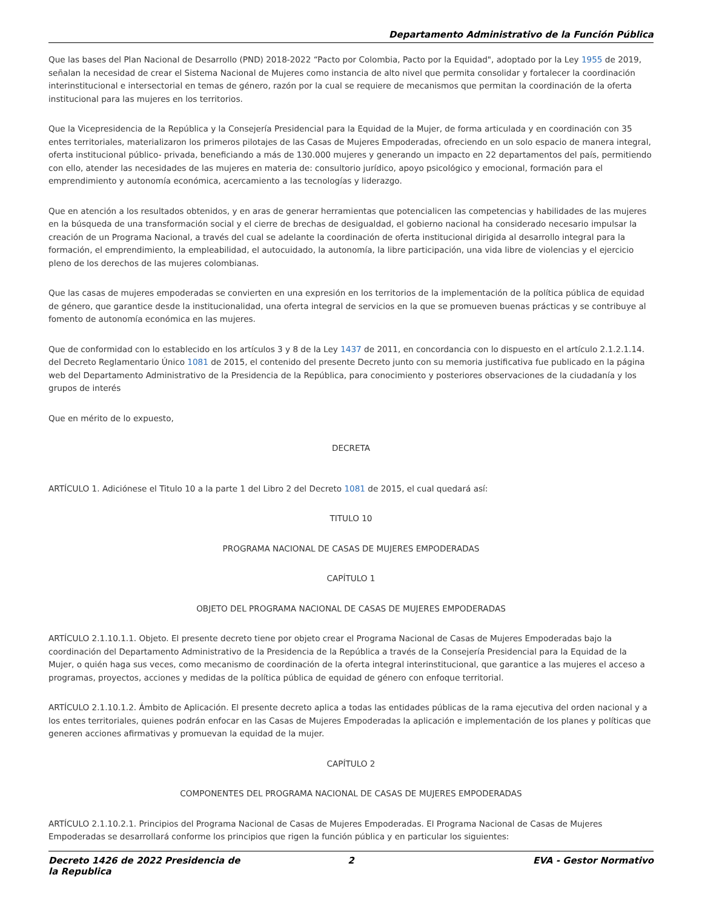Departamento Administrativo de la Función Pública
Que las bases del Plan Nacional de Desarrollo (PND) 2018-2022 “Pacto por Colombia, Pacto por la Equidad", adoptado por la Ley 1955 de 2019, señalan la necesidad de crear el Sistema Nacional de Mujeres como instancia de alto nivel que permita consolidar y fortalecer la coordinación interinstitucional e intersectorial en temas de género, razón por la cual se requiere de mecanismos que permitan la coordinación de la oferta institucional para las mujeres en los territorios.
Que la Vicepresidencia de la República y la Consejería Presidencial para la Equidad de la Mujer, de forma articulada y en coordinación con 35 entes territoriales, materializaron los primeros pilotajes de las Casas de Mujeres Empoderadas, ofreciendo en un solo espacio de manera integral, oferta institucional público- privada, beneficiando a más de 130.000 mujeres y generando un impacto en 22 departamentos del país, permitiendo con ello, atender las necesidades de las mujeres en materia de: consultorio jurídico, apoyo psicológico y emocional, formación para el emprendimiento y autonomía económica, acercamiento a las tecnologías y liderazgo.
Que en atención a los resultados obtenidos, y en aras de generar herramientas que potencialicen las competencias y habilidades de las mujeres en la búsqueda de una transformación social y el cierre de brechas de desigualdad, el gobierno nacional ha considerado necesario impulsar la creación de un Programa Nacional, a través del cual se adelante la coordinación de oferta institucional dirigida al desarrollo integral para la formación, el emprendimiento, la empleabilidad, el autocuidado, la autonomía, la libre participación, una vida libre de violencias y el ejercicio pleno de los derechos de las mujeres colombianas.
Que las casas de mujeres empoderadas se convierten en una expresión en los territorios de la implementación de la política pública de equidad de género, que garantice desde la institucionalidad, una oferta integral de servicios en la que se promueven buenas prácticas y se contribuye al fomento de autonomía económica en las mujeres.
Que de conformidad con lo establecido en los artículos 3 y 8 de la Ley 1437 de 2011, en concordancia con lo dispuesto en el artículo 2.1.2.1.14. del Decreto Reglamentario Único 1081 de 2015, el contenido del presente Decreto junto con su memoria justificativa fue publicado en la página web del Departamento Administrativo de la Presidencia de la República, para conocimiento y posteriores observaciones de la ciudadanía y los grupos de interés
Que en mérito de lo expuesto,
DECRETA
ARTÍCULO 1. Adiciónese el Titulo 10 a la parte 1 del Libro 2 del Decreto 1081 de 2015, el cual quedará así:
TITULO 10
PROGRAMA NACIONAL DE CASAS DE MUJERES EMPODERADAS
CAPÍTULO 1
OBJETO DEL PROGRAMA NACIONAL DE CASAS DE MUJERES EMPODERADAS
ARTÍCULO 2.1.10.1.1. Objeto. El presente decreto tiene por objeto crear el Programa Nacional de Casas de Mujeres Empoderadas bajo la coordinación del Departamento Administrativo de la Presidencia de la República a través de la Consejería Presidencial para la Equidad de la Mujer, o quién haga sus veces, como mecanismo de coordinación de la oferta integral interinstitucional, que garantice a las mujeres el acceso a programas, proyectos, acciones y medidas de la política pública de equidad de género con enfoque territorial.
ARTÍCULO 2.1.10.1.2. Ámbito de Aplicación. El presente decreto aplica a todas las entidades públicas de la rama ejecutiva del orden nacional y a los entes territoriales, quienes podrán enfocar en las Casas de Mujeres Empoderadas la aplicación e implementación de los planes y políticas que generen acciones afirmativas y promuevan la equidad de la mujer.
CAPÍTULO 2
COMPONENTES DEL PROGRAMA NACIONAL DE CASAS DE MUJERES EMPODERADAS
ARTÍCULO 2.1.10.2.1. Principios del Programa Nacional de Casas de Mujeres Empoderadas. El Programa Nacional de Casas de Mujeres Empoderadas se desarrollará conforme los principios que rigen la función pública y en particular los siguientes:
Decreto 1426 de 2022 Presidencia de la Republica
2 EVA - Gestor Normativo